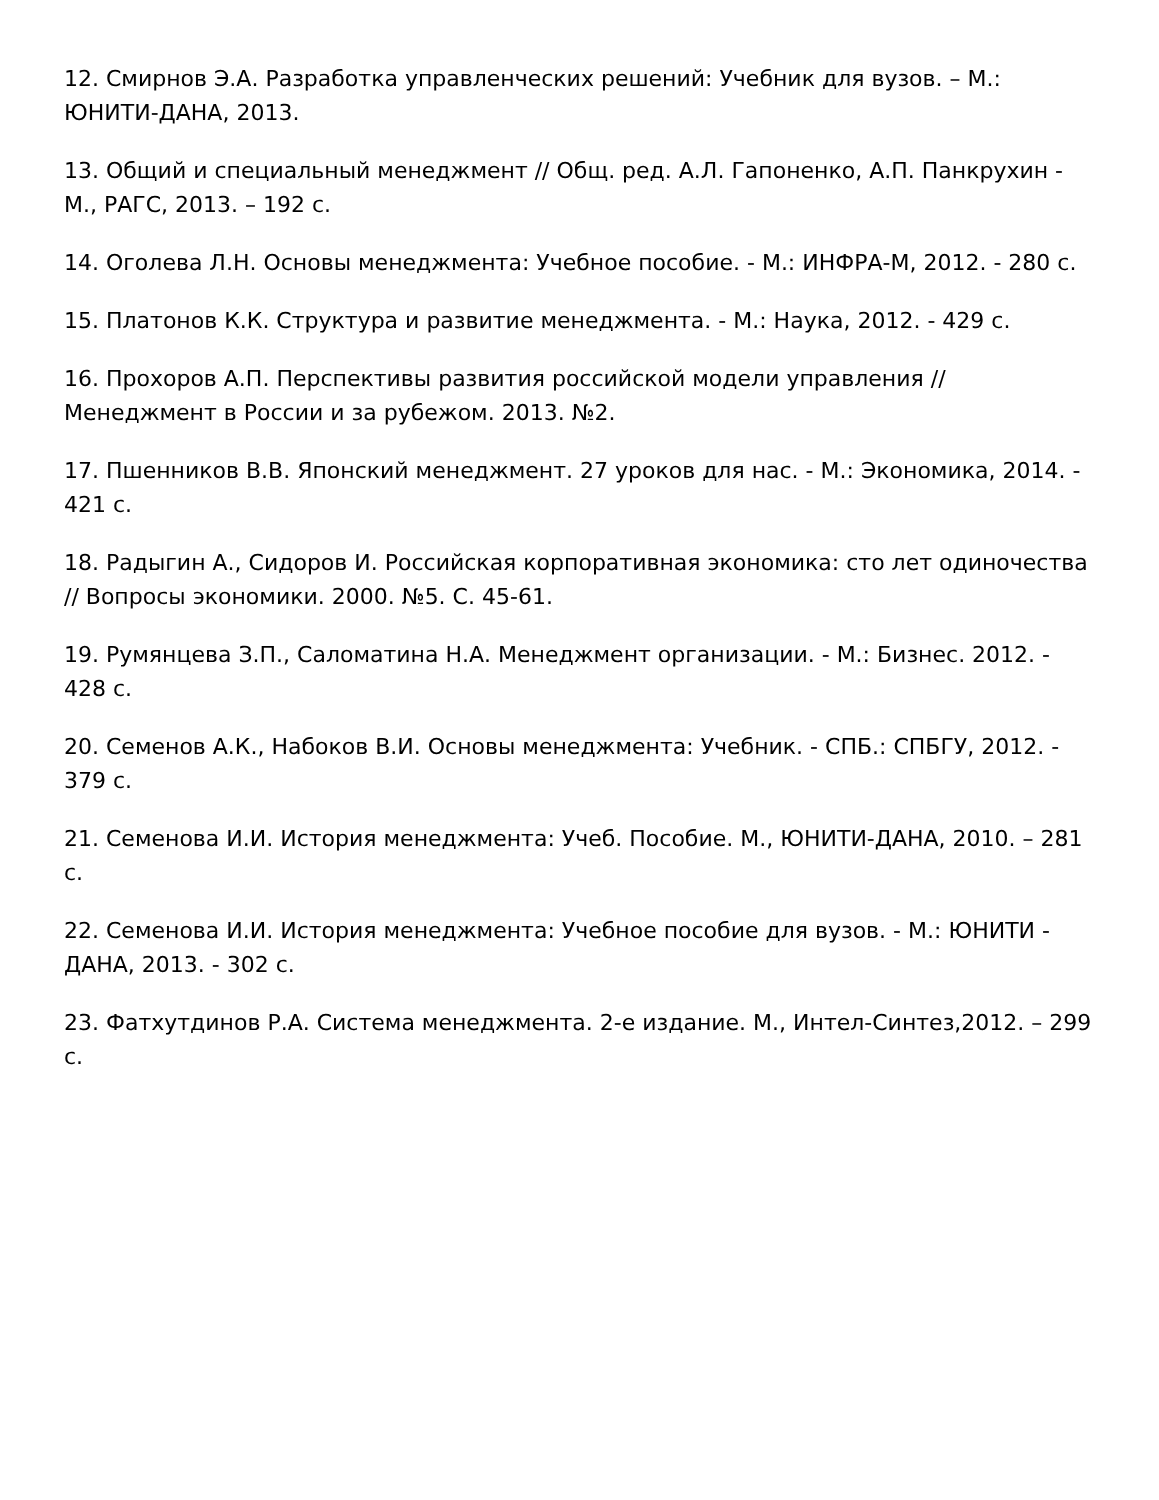12. Смирнов Э.А. Разработка управленческих решений: Учебник для вузов. – М.: ЮНИТИ-ДАНА, 2013.
13. Общий и специальный менеджмент // Общ. ред. А.Л. Гапоненко, А.П. Панкрухин - М., РАГС, 2013. – 192 с.
14. Оголева Л.Н. Основы менеджмента: Учебное пособие. - М.: ИНФРА-М, 2012. - 280 с.
15. Платонов К.К. Структура и развитие менеджмента. - М.: Наука, 2012. - 429 с.
16. Прохоров А.П. Перспективы развития российской модели управления // Менеджмент в России и за рубежом. 2013. №2.
17. Пшенников В.В. Японский менеджмент. 27 уроков для нас. - М.: Экономика, 2014. - 421 с.
18. Радыгин А., Сидоров И. Российская корпоративная экономика: сто лет одиночества // Вопросы экономики. 2000. №5. С. 45-61.
19. Румянцева З.П., Саломатина Н.А. Менеджмент организации. - М.: Бизнес. 2012. - 428 с.
20. Семенов А.К., Набоков В.И. Основы менеджмента: Учебник. - СПБ.: СПБГУ, 2012. - 379 с.
21. Семенова И.И. История менеджмента: Учеб. Пособие. М., ЮНИТИ-ДАНА, 2010. – 281 с.
22. Семенова И.И. История менеджмента: Учебное пособие для вузов. - М.: ЮНИТИ - ДАНА, 2013. - 302 с.
23. Фатхутдинов Р.А. Система менеджмента. 2-е издание. М., Интел-Синтез,2012. – 299 с.